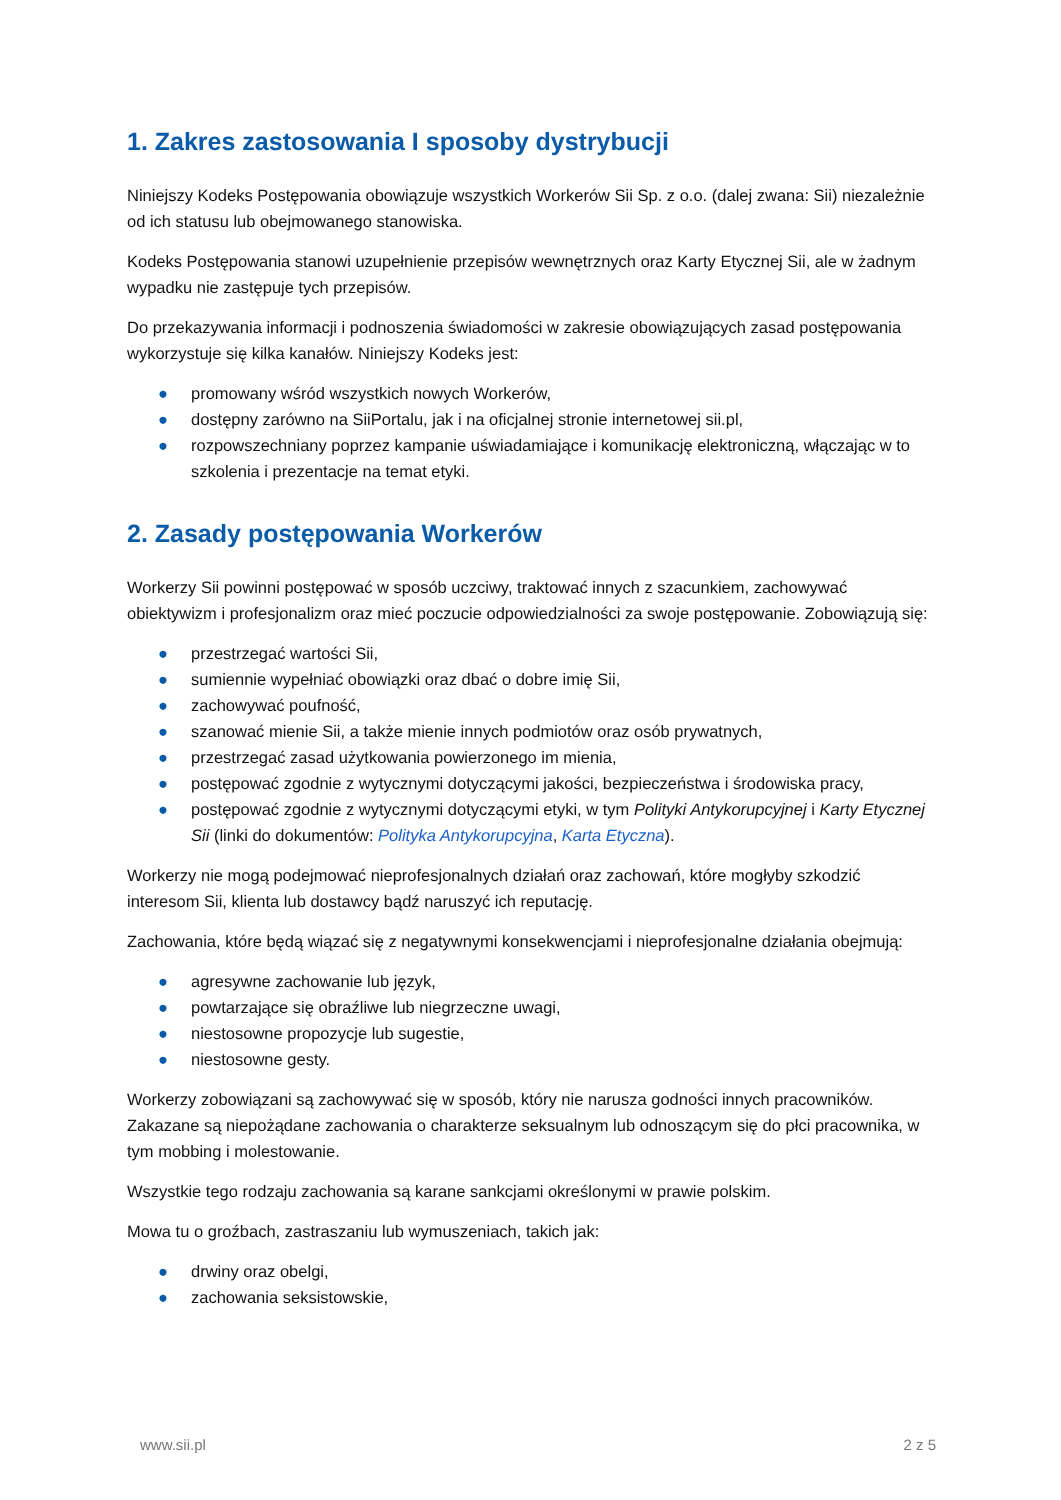1. Zakres zastosowania I sposoby dystrybucji
Niniejszy Kodeks Postępowania obowiązuje wszystkich Workerów Sii Sp. z o.o. (dalej zwana: Sii) niezależnie od ich statusu lub obejmowanego stanowiska.
Kodeks Postępowania stanowi uzupełnienie przepisów wewnętrznych oraz Karty Etycznej Sii, ale w żadnym wypadku nie zastępuje tych przepisów.
Do przekazywania informacji i podnoszenia świadomości w zakresie obowiązujących zasad postępowania wykorzystuje się kilka kanałów. Niniejszy Kodeks jest:
● promowany wśród wszystkich nowych Workerów,
● dostępny zarówno na SiiPortalu, jak i na oficjalnej stronie internetowej sii.pl,
● rozpowszechniany poprzez kampanie uświadamiające i komunikację elektroniczną, włączając w to szkolenia i prezentacje na temat etyki.
2. Zasady postępowania Workerów
Workerzy Sii powinni postępować w sposób uczciwy, traktować innych z szacunkiem, zachowywać obiektywizm i profesjonalizm oraz mieć poczucie odpowiedzialności za swoje postępowanie. Zobowiązują się:
● przestrzegać wartości Sii,
● sumiennie wypełniać obowiązki oraz dbać o dobre imię Sii,
● zachowywać poufność,
● szanować mienie Sii, a także mienie innych podmiotów oraz osób prywatnych,
● przestrzegać zasad użytkowania powierzonego im mienia,
● postępować zgodnie z wytycznymi dotyczącymi jakości, bezpieczeństwa i środowiska pracy,
● postępować zgodnie z wytycznymi dotyczącymi etyki, w tym Polityki Antykorupcyjnej i Karty Etycznej Sii (linki do dokumentów: Polityka Antykorupcyjna, Karta Etyczna).
Workerzy nie mogą podejmować nieprofesjonalnych działań oraz zachowań, które mogłyby szkodzić interesom Sii, klienta lub dostawcy bądź naruszyć ich reputację.
Zachowania, które będą wiązać się z negatywnymi konsekwencjami i nieprofesjonalne działania obejmują:
● agresywne zachowanie lub język,
● powtarzające się obraźliwe lub niegrzeczne uwagi,
● niestosowne propozycje lub sugestie,
● niestosowne gesty.
Workerzy zobowiązani są zachowywać się w sposób, który nie narusza godności innych pracowników. Zakazane są niepożądane zachowania o charakterze seksualnym lub odnoszącym się do płci pracownika, w tym mobbing i molestowanie.
Wszystkie tego rodzaju zachowania są karane sankcjami określonymi w prawie polskim.
Mowa tu o groźbach, zastraszaniu lub wymuszeniach, takich jak:
● drwiny oraz obelgi,
● zachowania seksistowskie,
www.sii.pl 2 z 5